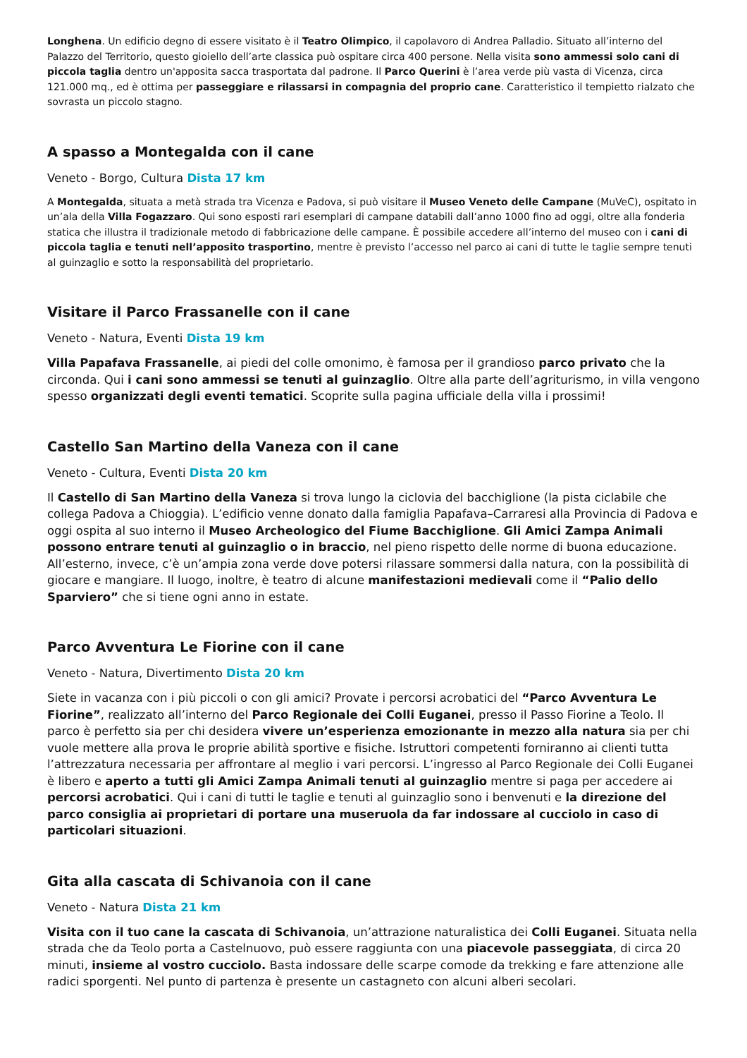Longhena. Un edificio degno di essere visitato è il Teatro Olimpico, il capolavoro di Andrea Palladio. Situato all’interno del Palazzo del Territorio, questo gioiello dell’arte classica può ospitare circa 400 persone. Nella visita sono ammessi solo cani di piccola taglia dentro un'apposita sacca trasportata dal padrone. Il Parco Querini è l’area verde più vasta di Vicenza, circa 121.000 mq., ed è ottima per passeggiare e rilassarsi in compagnia del proprio cane. Caratteristico il tempietto rialzato che sovrasta un piccolo stagno.
A spasso a Montegalda con il cane
Veneto - Borgo, Cultura Dista 17 km
A Montegalda, situata a metà strada tra Vicenza e Padova, si può visitare il Museo Veneto delle Campane (MuVeC), ospitato in un’ala della Villa Fogazzaro. Qui sono esposti rari esemplari di campane databili dall’anno 1000 fino ad oggi, oltre alla fonderia statica che illustra il tradizionale metodo di fabbricazione delle campane. È possibile accedere all’interno del museo con i cani di piccola taglia e tenuti nell’apposito trasportino, mentre è previsto l’accesso nel parco ai cani di tutte le taglie sempre tenuti al guinzaglio e sotto la responsabilità del proprietario.
Visitare il Parco Frassanelle con il cane
Veneto - Natura, Eventi Dista 19 km
Villa Papafava Frassanelle, ai piedi del colle omonimo, è famosa per il grandioso parco privato che la circonda. Qui i cani sono ammessi se tenuti al guinzaglio. Oltre alla parte dell’agriturismo, in villa vengono spesso organizzati degli eventi tematici. Scoprite sulla pagina ufficiale della villa i prossimi!
Castello San Martino della Vaneza con il cane
Veneto - Cultura, Eventi Dista 20 km
Il Castello di San Martino della Vaneza si trova lungo la ciclovia del bacchiglione (la pista ciclabile che collega Padova a Chioggia). L’edificio venne donato dalla famiglia Papafava–Carraresi alla Provincia di Padova e oggi ospita al suo interno il Museo Archeologico del Fiume Bacchiglione. Gli Amici Zampa Animali possono entrare tenuti al guinzaglio o in braccio, nel pieno rispetto delle norme di buona educazione. All’esterno, invece, c’è un’ampia zona verde dove potersi rilassare sommersi dalla natura, con la possibilità di giocare e mangiare. Il luogo, inoltre, è teatro di alcune manifestazioni medievali come il “Palio dello Sparviero” che si tiene ogni anno in estate.
Parco Avventura Le Fiorine con il cane
Veneto - Natura, Divertimento Dista 20 km
Siete in vacanza con i più piccoli o con gli amici? Provate i percorsi acrobatici del “Parco Avventura Le Fiorine”, realizzato all’interno del Parco Regionale dei Colli Euganei, presso il Passo Fiorine a Teolo. Il parco è perfetto sia per chi desidera vivere un’esperienza emozionante in mezzo alla natura sia per chi vuole mettere alla prova le proprie abilità sportive e fisiche. Istruttori competenti forniranno ai clienti tutta l’attrezzatura necessaria per affrontare al meglio i vari percorsi. L’ingresso al Parco Regionale dei Colli Euganei è libero e aperto a tutti gli Amici Zampa Animali tenuti al guinzaglio mentre si paga per accedere ai percorsi acrobatici. Qui i cani di tutti le taglie e tenuti al guinzaglio sono i benvenuti e la direzione del parco consiglia ai proprietari di portare una museruola da far indossare al cucciolo in caso di particolari situazioni.
Gita alla cascata di Schivanoia con il cane
Veneto - Natura Dista 21 km
Visita con il tuo cane la cascata di Schivanoia, un’attrazione naturalistica dei Colli Euganei. Situata nella strada che da Teolo porta a Castelnuovo, può essere raggiunta con una piacevole passeggiata, di circa 20 minuti, insieme al vostro cucciolo. Basta indossare delle scarpe comode da trekking e fare attenzione alle radici sporgenti. Nel punto di partenza è presente un castagneto con alcuni alberi secolari.